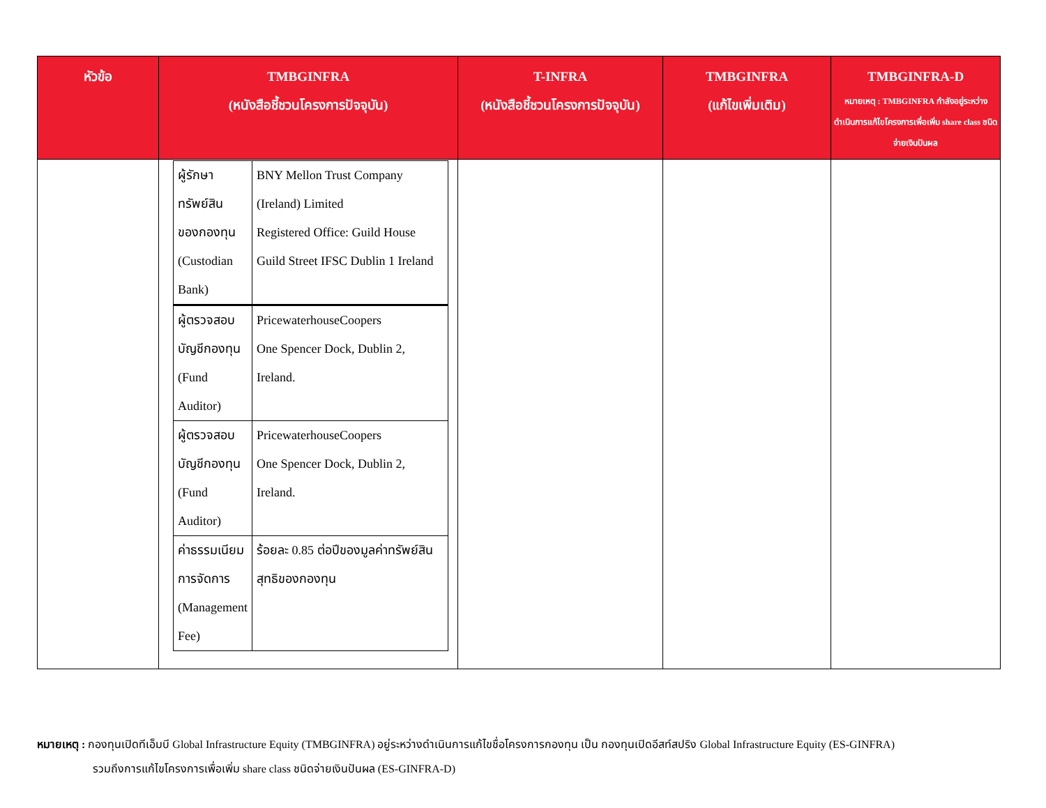| หัวข้อ | TMBGINFRA (หนังสือชี้ชวนโครงการปัจจุบัน) | T-INFRA (หนังสือชี้ชวนโครงการปัจจุบัน) | TMBGINFRA (แก้ไขเพิ่มเติม) | TMBGINFRA-D หมายเหตุ : TMBGINFRA กำลังอยู่ระหว่างดำเนินการแก้ไขโครงการเพื่อเพิ่ม share class ชนิดจ่ายเงินปันผล |
| --- | --- | --- | --- | --- |
| | / ผู้รักษาทรัพย์สินของกองทุน (Custodian Bank) / BNY Mellon Trust Company (Ireland) Limited Registered Office: Guild House Guild Street IFSC Dublin 1 Ireland / / ผู้ตรวจสอบบัญชีกองทุน (Fund Auditor) / PricewaterhouseCoopers One Spencer Dock, Dublin 2, Ireland. / / ผู้ตรวจสอบบัญชีกองทุน (Fund Auditor) / PricewaterhouseCoopers One Spencer Dock, Dublin 2, Ireland. / / ค่าธรรมเนียมการจัดการ (Management Fee) / ร้อยละ 0.85 ต่อปีของมูลค่าทรัพย์สินสุทธิของกองทุน / | | | |
หมายเหตุ : กองทุนเปิดทีเอ็มบี Global Infrastructure Equity (TMBGINFRA) อยู่ระหว่างดำเนินการแก้ไขชื่อโครงการกองทุน เป็น กองทุนเปิดอีสท์สปริง Global Infrastructure Equity (ES-GINFRA)
รวมถึงการแก้ไขโครงการเพื่อเพิ่ม share class ชนิดจ่ายเงินปันผล (ES-GINFRA-D)